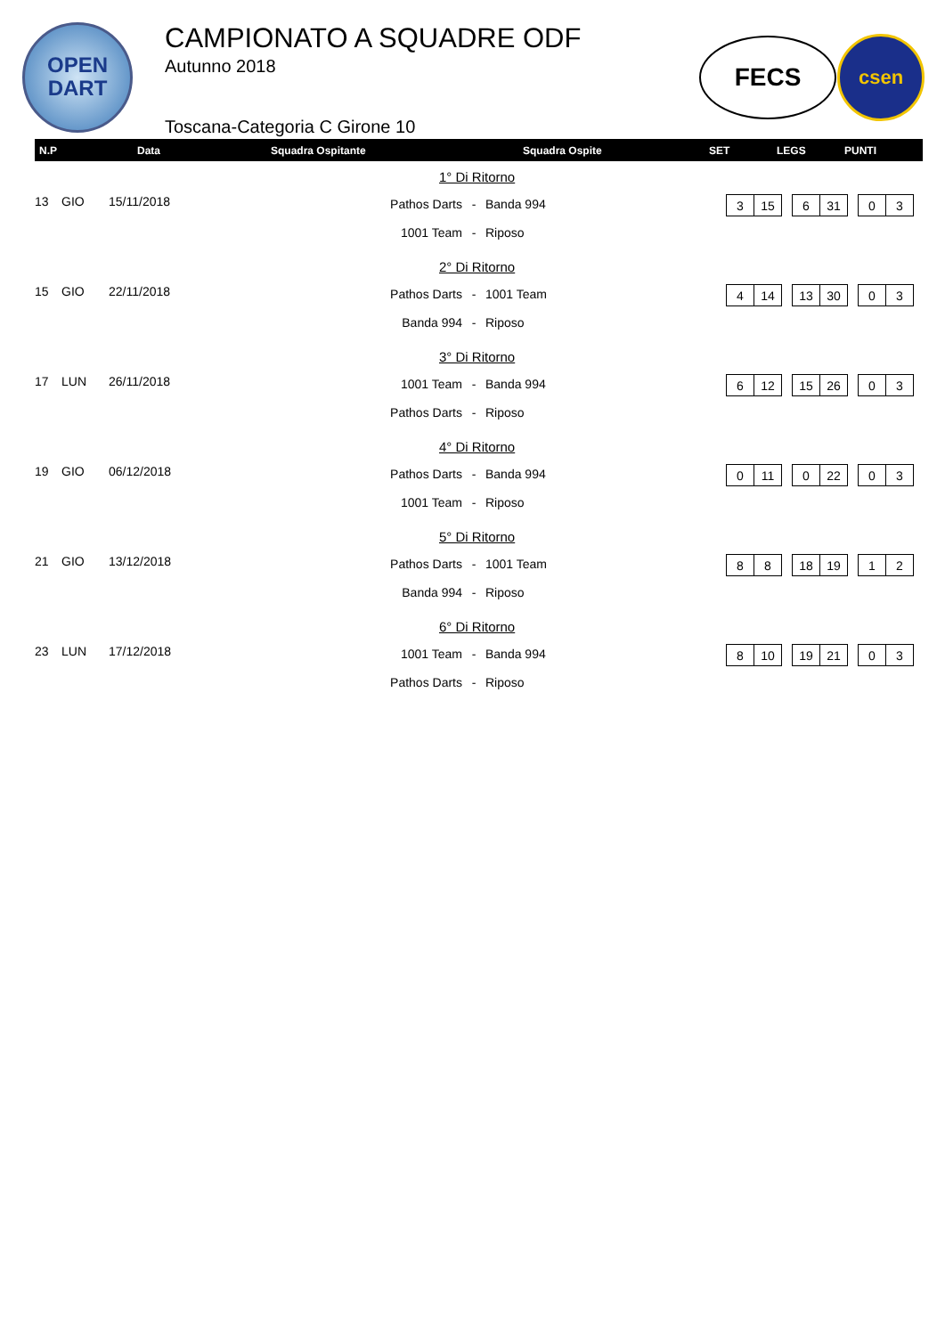OPEN
DART
CAMPIONATO A SQUADRE ODF
Autunno 2018
Toscana-Categoria C Girone 10
FECS csen
N.P Data Squadra Ospitante Squadra Ospite SET LEGS PUNTI
1° Di Ritorno
13 GIO 15/11/2018 Pathos Darts - Banda 994
1001 Team - Riposo
| 3 | 15 |
| 6 | 31 |
| 0 | 3 |
2° Di Ritorno
15 GIO 22/11/2018 Pathos Darts - 1001 Team
Banda 994 - Riposo
| 4 | 14 |
| 13 | 30 |
| 0 | 3 |
3° Di Ritorno
17 LUN 26/11/2018 1001 Team - Banda 994
Pathos Darts - Riposo
| 6 | 12 |
| 15 | 26 |
| 0 | 3 |
4° Di Ritorno
19 GIO 06/12/2018 Pathos Darts - Banda 994
1001 Team - Riposo
| 0 | 11 |
| 0 | 22 |
| 0 | 3 |
5° Di Ritorno
21 GIO 13/12/2018 Pathos Darts - 1001 Team
Banda 994 - Riposo
| 8 | 8 |
| 18 | 19 |
| 1 | 2 |
6° Di Ritorno
23 LUN 17/12/2018 1001 Team - Banda 994
Pathos Darts - Riposo
| 8 | 10 |
| 19 | 21 |
| 0 | 3 |